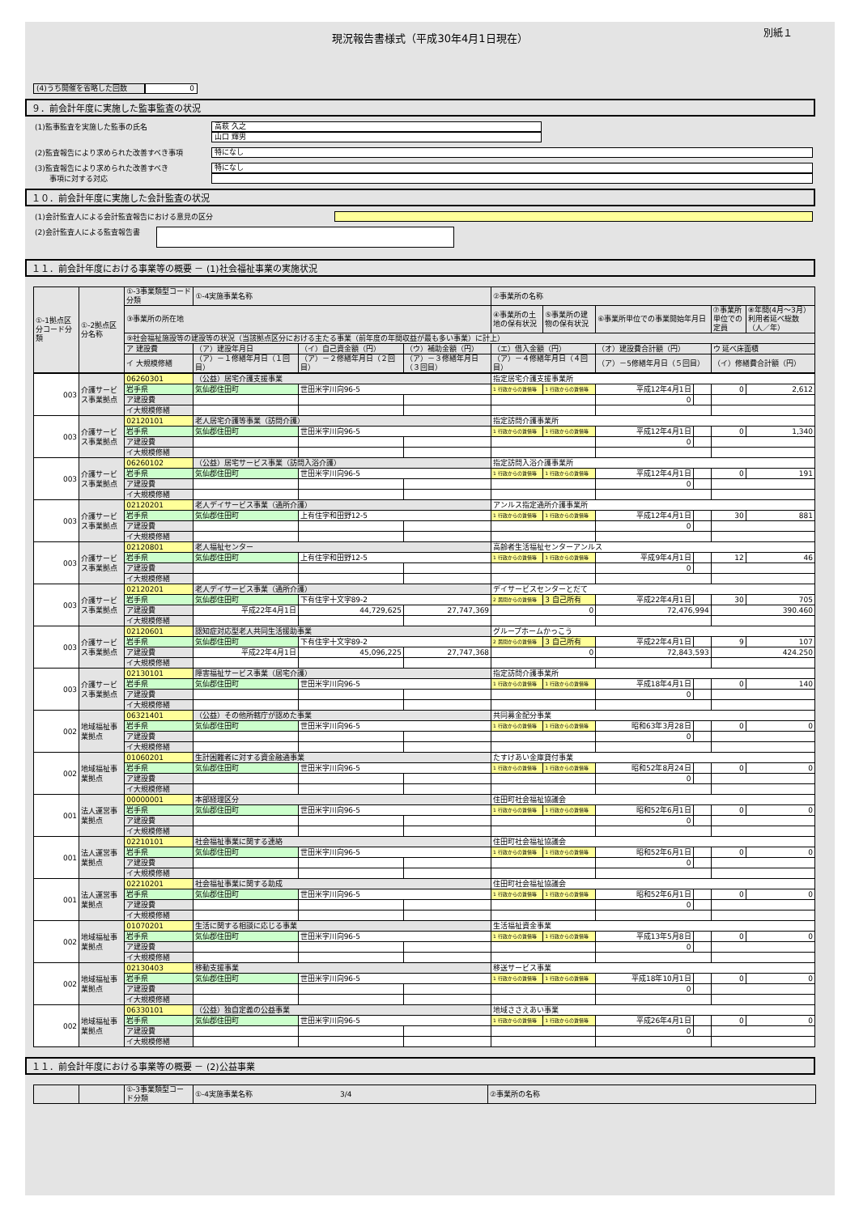現況報告書様式（平成30年4月1日現在）
別紙１
(4)うち開催を省略した回数 0
９．前会計年度に実施した監事監査の状況
(1)監事監査を実施した監事の氏名
高萩 久之
山口 輝男
(2)監査報告により求められた改善すべき事項
特になし
(3)監査報告により求められた改善すべき
　　事項に対する対応
特になし
１０．前会計年度に実施した会計監査の状況
(1)会計監査人による会計監査報告における意見の区分
(2)会計監査人による監査報告書
１１．前会計年度における事業等の概要 － (1)社会福祉事業の実施状況
| ①-1拠点区分コード分類 | ①-2拠点区分名称 | ①-3事業類型コード分類 | ①-4実施事業名称 | | | ②事業所の名称 | | | | | |
| --- | --- | --- | --- | --- | --- | --- | --- | --- | --- | --- | --- |
| | | ③事業所の所在地 | | | | ④事業所の土地の保有状況 | ⑤事業所の建物の保有状況 | ⑥事業所単位での事業開始年月日 | | ⑦事業所単位での定員 | ⑧年間(4月～3月）利用者延べ総数（人／年） |
| | | ⑨社会福祉施設等の建設等の状況（当該拠点区分における主たる事業（前年度の年間収益が最も多い事業）に計上） | | | | | | | | | |
| | | ア 建設費 | （ア）建設年月日 | （イ）自己資金額（円） | （ウ）補助金額（円） | （エ）借入金額（円） | | （オ）建設費合計額（円） | | ウ 延べ床面積 | |
| | | イ 大規模修繕 | （ア）－１修繕年月日（１回目） | （ア）－２修繕年月日（２回目） | （ア）－３修繕年月日（３回目） | （ア）－４修繕年月日（４回目） | | （ア）－5修繕年月日（５回目） | | （イ）修繕費合計額（円） | |
| 003 | 介護サービス事業拠点 | 06260301 | （公益）居宅介護支援事業 | | | 指定居宅介護支援事業所 | | | | | |
| | | 岩手県 | 気仙郡住田町 | 世田米字川向96-5 | | 1 行政からの賃借等 | 1 行政からの賃借等 | 平成12年4月1日 | | 0 | 2,612 |
| | | ア建設費 | | | | | | 0 | | | |
| | | イ大規模修繕 | | | | | | | | | |
| 003 | 介護サービス事業拠点 | 02120101 | 老人居宅介護等事業（訪問介護） | | | 指定訪問介護事業所 | | | | | |
| | | 岩手県 | 気仙郡住田町 | 世田米字川向96-5 | | 1 行政からの賃借等 | 1 行政からの賃借等 | 平成12年4月1日 | | 0 | 1,340 |
| | | ア建設費 | | | | | | 0 | | | |
| | | イ大規模修繕 | | | | | | | | | |
| 003 | 介護サービス事業拠点 | 06260102 | （公益）居宅サービス事業（訪問入浴介護） | | | 指定訪問入浴介護事業所 | | | | | |
| | | 岩手県 | 気仙郡住田町 | 世田米字川向96-5 | | 1 行政からの賃借等 | 1 行政からの賃借等 | 平成12年4月1日 | | 0 | 191 |
| | | ア建設費 | | | | | | 0 | | | |
| | | イ大規模修繕 | | | | | | | | | |
| 003 | 介護サービス事業拠点 | 02120201 | 老人デイサービス事業（通所介護） | | | アンルス指定通所介護事業所 | | | | | |
| | | 岩手県 | 気仙郡住田町 | 上有住字和田野12-5 | | 1 行政からの賃借等 | 1 行政からの賃借等 | 平成12年4月1日 | | 30 | 881 |
| | | ア建設費 | | | | | | 0 | | | |
| | | イ大規模修繕 | | | | | | | | | |
| 003 | 介護サービス事業拠点 | 02120801 | 老人福祉センター | | | 高齢者生活福祉センターアンルス | | | | | |
| | | 岩手県 | 気仙郡住田町 | 上有住字和田野12-5 | | 1 行政からの賃借等 | 1 行政からの賃借等 | 平成9年4月1日 | | 12 | 46 |
| | | ア建設費 | | | | | | 0 | | | |
| | | イ大規模修繕 | | | | | | | | | |
| 003 | 介護サービス事業拠点 | 02120201 | 老人デイサービス事業（通所介護） | | | デイサービスセンターとだて | | | | | |
| | | 岩手県 | 気仙郡住田町 | 下有住字十文字89-2 | | 2 民間からの賃借等 | 3 自己所有 | 平成22年4月1日 | | 30 | 705 |
| | | ア建設費 | 平成22年4月1日 | 44,729,625 | 27,747,369 | 0 | | 72,476,994 | | 390.460 | |
| | | イ大規模修繕 | | | | | | | | | |
| 003 | 介護サービス事業拠点 | 02120601 | 認知症対応型老人共同生活援助事業 | | | グループホームかっこう | | | | | |
| | | 岩手県 | 気仙郡住田町 | 下有住字十文字89-2 | | 2 民間からの賃借等 | 3 自己所有 | 平成22年4月1日 | | 9 | 107 |
| | | ア建設費 | 平成22年4月1日 | 45,096,225 | 27,747,368 | 0 | | 72,843,593 | | 424.250 | |
| | | イ大規模修繕 | | | | | | | | | |
| 003 | 介護サービス事業拠点 | 02130101 | 障害福祉サービス事業（居宅介護） | | | 指定訪問介護事業所 | | | | | |
| | | 岩手県 | 気仙郡住田町 | 世田米字川向96-5 | | 1 行政からの賃借等 | 1 行政からの賃借等 | 平成18年4月1日 | | 0 | 140 |
| | | ア建設費 | | | | | | 0 | | | |
| | | イ大規模修繕 | | | | | | | | | |
| 002 | 地域福祉事業拠点 | 06321401 | （公益）その他所轄庁が認めた事業 | | | 共同募金配分事業 | | | | | |
| | | 岩手県 | 気仙郡住田町 | 世田米字川向96-5 | | 1 行政からの賃借等 | 1 行政からの賃借等 | 昭和63年3月28日 | | 0 | 0 |
| | | ア建設費 | | | | | | 0 | | | |
| | | イ大規模修繕 | | | | | | | | | |
| 002 | 地域福祉事業拠点 | 01060201 | 生計困難者に対する資金融通事業 | | | たすけあい金庫貸付事業 | | | | | |
| | | 岩手県 | 気仙郡住田町 | 世田米字川向96-5 | | 1 行政からの賃借等 | 1 行政からの賃借等 | 昭和52年8月24日 | | 0 | 0 |
| | | ア建設費 | | | | | | 0 | | | |
| | | イ大規模修繕 | | | | | | | | | |
| 001 | 法人運営事業拠点 | 00000001 | 本部経理区分 | | | 住田町社会福祉協議会 | | | | | |
| | | 岩手県 | 気仙郡住田町 | 世田米字川向96-5 | | 1 行政からの賃借等 | 1 行政からの賃借等 | 昭和52年6月1日 | | 0 | 0 |
| | | ア建設費 | | | | | | 0 | | | |
| | | イ大規模修繕 | | | | | | | | | |
| 001 | 法人運営事業拠点 | 02210101 | 社会福祉事業に関する連絡 | | | 住田町社会福祉協議会 | | | | | |
| | | 岩手県 | 気仙郡住田町 | 世田米字川向96-5 | | 1 行政からの賃借等 | 1 行政からの賃借等 | 昭和52年6月1日 | | 0 | 0 |
| | | ア建設費 | | | | | | 0 | | | |
| | | イ大規模修繕 | | | | | | | | | |
| 001 | 法人運営事業拠点 | 02210201 | 社会福祉事業に関する助成 | | | 住田町社会福祉協議会 | | | | | |
| | | 岩手県 | 気仙郡住田町 | 世田米字川向96-5 | | 1 行政からの賃借等 | 1 行政からの賃借等 | 昭和52年6月1日 | | 0 | 0 |
| | | ア建設費 | | | | | | 0 | | | |
| | | イ大規模修繕 | | | | | | | | | |
| 002 | 地域福祉事業拠点 | 01070201 | 生活に関する相談に応じる事業 | | | 生活福祉資金事業 | | | | | |
| | | 岩手県 | 気仙郡住田町 | 世田米字川向96-5 | | 1 行政からの賃借等 | 1 行政からの賃借等 | 平成13年5月8日 | | 0 | 0 |
| | | ア建設費 | | | | | | 0 | | | |
| | | イ大規模修繕 | | | | | | | | | |
| 002 | 地域福祉事業拠点 | 02130403 | 移動支援事業 | | | 移送サービス事業 | | | | | |
| | | 岩手県 | 気仙郡住田町 | 世田米字川向96-5 | | 1 行政からの賃借等 | 1 行政からの賃借等 | 平成18年10月1日 | | 0 | 0 |
| | | ア建設費 | | | | | | 0 | | | |
| | | イ大規模修繕 | | | | | | | | | |
| 002 | 地域福祉事業拠点 | 06330101 | （公益）独自定義の公益事業 | | | 地域ささえあい事業 | | | | | |
| | | 岩手県 | 気仙郡住田町 | 世田米字川向96-5 | | 1 行政からの賃借等 | 1 行政からの賃借等 | 平成26年4月1日 | | 0 | 0 |
| | | ア建設費 | | | | | | 0 | | | |
| | | イ大規模修繕 | | | | | | | | | |
１１．前会計年度における事業等の概要 － (2)公益事業
| | | ①-3事業類型コード分類 | ①-4実施事業名称 3/4 | ②事業所の名称 |
| --- | --- | --- | --- | --- |